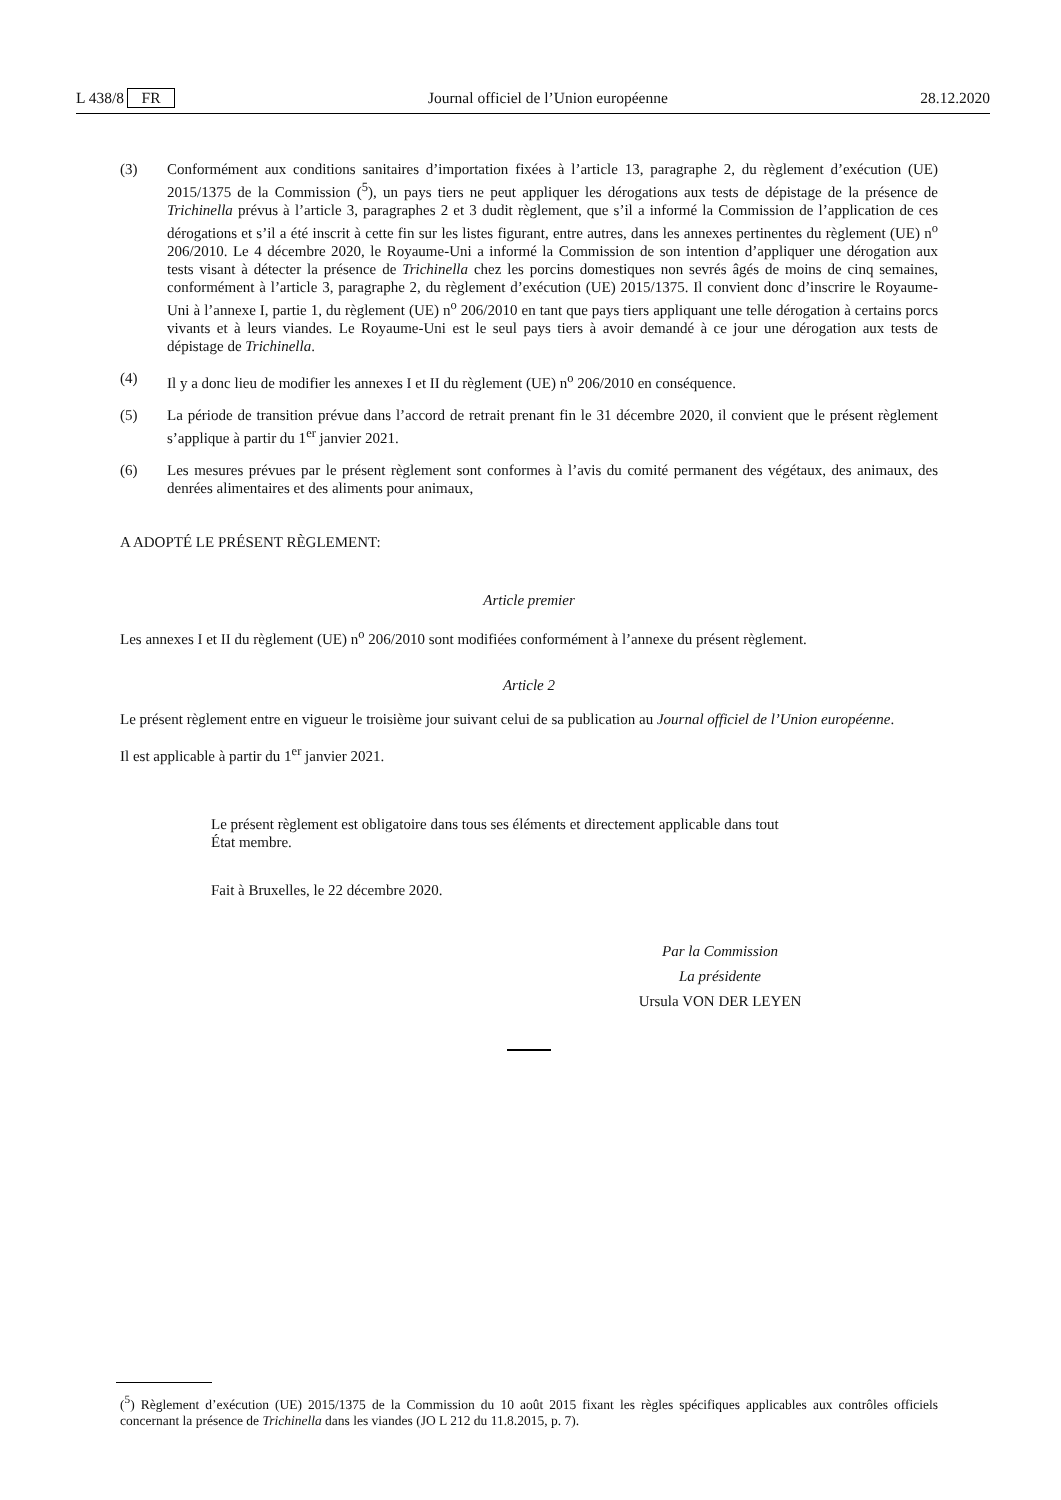L 438/8 FR Journal officiel de l’Union européenne 28.12.2020
(3) Conformément aux conditions sanitaires d’importation fixées à l’article 13, paragraphe 2, du règlement d’exécution (UE) 2015/1375 de la Commission (<sup>5</sup>), un pays tiers ne peut appliquer les dérogations aux tests de dépistage de la présence de Trichinella prévus à l’article 3, paragraphes 2 et 3 dudit règlement, que s’il a informé la Commission de l’application de ces dérogations et s’il a été inscrit à cette fin sur les listes figurant, entre autres, dans les annexes pertinentes du règlement (UE) n<sup>o</sup> 206/2010. Le 4 décembre 2020, le Royaume-Uni a informé la Commission de son intention d’appliquer une dérogation aux tests visant à détecter la présence de Trichinella chez les porcins domestiques non sevrés âgés de moins de cinq semaines, conformément à l’article 3, paragraphe 2, du règlement d’exécution (UE) 2015/1375. Il convient donc d’inscrire le Royaume-Uni à l’annexe I, partie 1, du règlement (UE) n<sup>o</sup> 206/2010 en tant que pays tiers appliquant une telle dérogation à certains porcs vivants et à leurs viandes. Le Royaume-Uni est le seul pays tiers à avoir demandé à ce jour une dérogation aux tests de dépistage de Trichinella.
(4) Il y a donc lieu de modifier les annexes I et II du règlement (UE) n<sup>o</sup> 206/2010 en conséquence.
(5) La période de transition prévue dans l’accord de retrait prenant fin le 31 décembre 2020, il convient que le présent règlement s’applique à partir du 1<sup>er</sup> janvier 2021.
(6) Les mesures prévues par le présent règlement sont conformes à l’avis du comité permanent des végétaux, des animaux, des denrées alimentaires et des aliments pour animaux,
A ADOPTÉ LE PRÉSENT RÈGLEMENT:
Article premier
Les annexes I et II du règlement (UE) n<sup>o</sup> 206/2010 sont modifiées conformément à l’annexe du présent règlement.
Article 2
Le présent règlement entre en vigueur le troisième jour suivant celui de sa publication au Journal officiel de l’Union européenne.
Il est applicable à partir du 1<sup>er</sup> janvier 2021.
Le présent règlement est obligatoire dans tous ses éléments et directement applicable dans tout
État membre.
Fait à Bruxelles, le 22 décembre 2020.
Par la Commission
La présidente
Ursula VON DER LEYEN
(<sup>5</sup>) Règlement d’exécution (UE) 2015/1375 de la Commission du 10 août 2015 fixant les règles spécifiques applicables aux contrôles officiels concernant la présence de Trichinella dans les viandes (JO L 212 du 11.8.2015, p. 7).